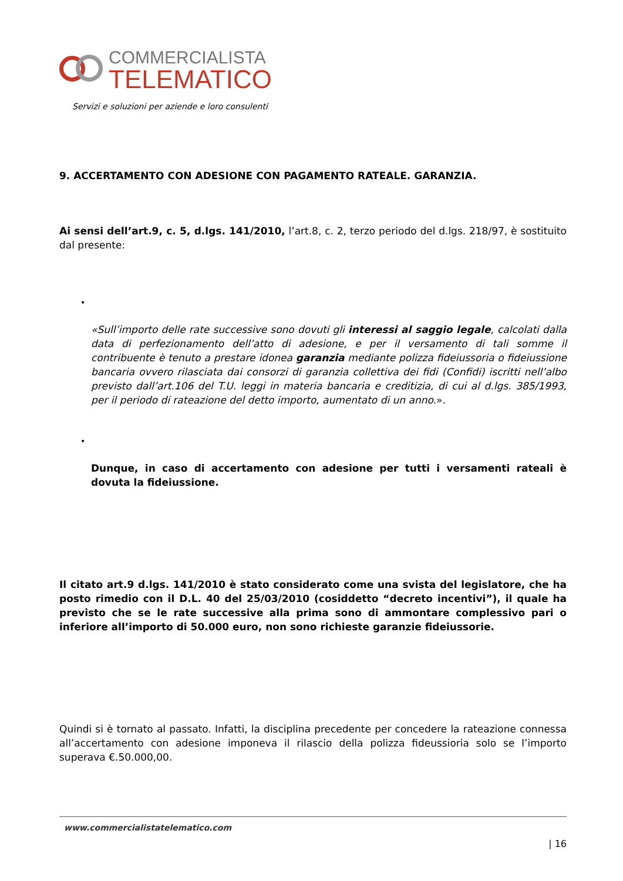COMMERCIALISTA
TELEMATICO
Servizi e soluzioni per aziende e loro consulenti
9. ACCERTAMENTO CON ADESIONE CON PAGAMENTO RATEALE. GARANZIA.
Ai sensi dell’art.9, c. 5, d.lgs. 141/2010, l’art.8, c. 2, terzo periodo del d.lgs. 218/97, è sostituito dal presente:
•
«Sull’importo delle rate successive sono dovuti gli interessi al saggio legale, calcolati dalla data di perfezionamento dell’atto di adesione, e per il versamento di tali somme il contribuente è tenuto a prestare idonea garanzia mediante polizza fideiussoria o fideiussione bancaria ovvero rilasciata dai consorzi di garanzia collettiva dei fidi (Confidi) iscritti nell’albo previsto dall’art.106 del T.U. leggi in materia bancaria e creditizia, di cui al d.lgs. 385/1993, per il periodo di rateazione del detto importo, aumentato di un anno.».
•
Dunque, in caso di accertamento con adesione per tutti i versamenti rateali è dovuta la fideiussione.
Il citato art.9 d.lgs. 141/2010 è stato considerato come una svista del legislatore, che ha posto rimedio con il D.L. 40 del 25/03/2010 (cosiddetto “decreto incentivi”), il quale ha previsto che se le rate successive alla prima sono di ammontare complessivo pari o inferiore all’importo di 50.000 euro, non sono richieste garanzie fideiussorie.
Quindi si è tornato al passato. Infatti, la disciplina precedente per concedere la rateazione connessa all’accertamento con adesione imponeva il rilascio della polizza fideussioria solo se l’importo superava €.50.000,00.
www.commercialistatelematico.com
| 16